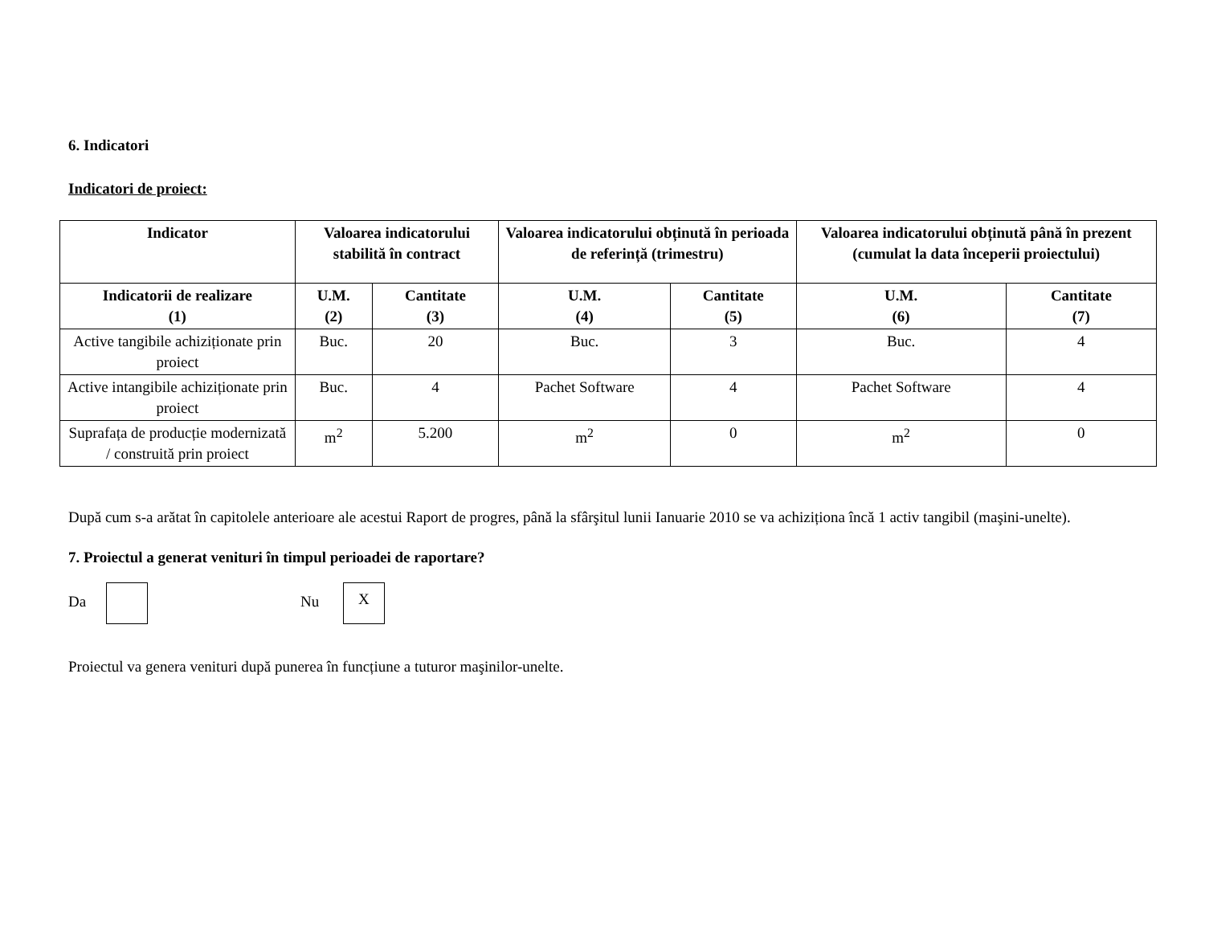6. Indicatori
Indicatori de proiect:
| Indicator | Valoarea indicatorului stabilită în contract | | Valoarea indicatorului obținută în perioada de referință (trimestru) | | Valoarea indicatorului obținută până în prezent (cumulat la data începerii proiectului) | |
| --- | --- | --- | --- | --- | --- | --- |
| Indicatorii de realizare (1) | U.M. (2) | Cantitate (3) | U.M. (4) | Cantitate (5) | U.M. (6) | Cantitate (7) |
| Active tangibile achiziționate prin proiect | Buc. | 20 | Buc. | 3 | Buc. | 4 |
| Active intangibile achiziționate prin proiect | Buc. | 4 | Pachet Software | 4 | Pachet Software | 4 |
| Suprafața de producție modernizată / construită prin proiect | m<sup>2</sup> | 5.200 | m<sup>2</sup> | 0 | m<sup>2</sup> | 0 |
După cum s-a arătat în capitolele anterioare ale acestui Raport de progres, până la sfârşitul lunii Ianuarie 2010 se va achiziționa încă 1 activ tangibil (maşini-unelte).
7. Proiectul a generat venituri în timpul perioadei de raportare?
Da Nu X
Proiectul va genera venituri după punerea în funcțiune a tuturor maşinilor-unelte.